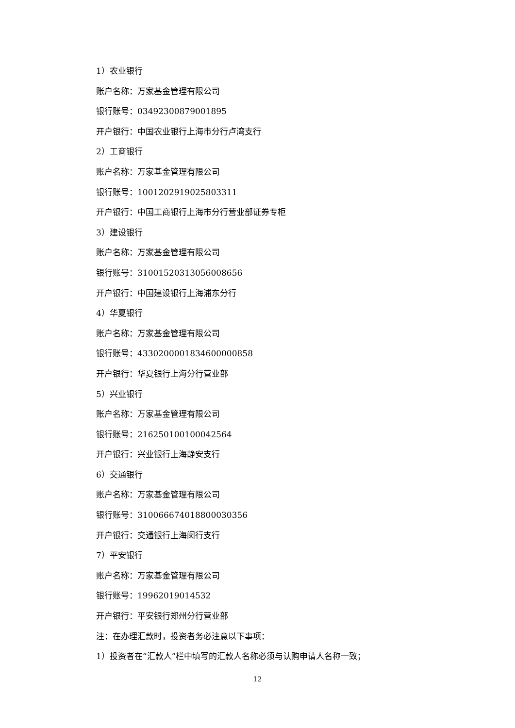1）农业银行
账户名称：万家基金管理有限公司
银行账号：03492300879001895
开户银行：中国农业银行上海市分行卢湾支行
2）工商银行
账户名称：万家基金管理有限公司
银行账号：1001202919025803311
开户银行：中国工商银行上海市分行营业部证券专柜
3）建设银行
账户名称：万家基金管理有限公司
银行账号：31001520313056008656
开户银行：中国建设银行上海浦东分行
4）华夏银行
账户名称：万家基金管理有限公司
银行账号：4330200001834600000858
开户银行：华夏银行上海分行营业部
5）兴业银行
账户名称：万家基金管理有限公司
银行账号：216250100100042564
开户银行：兴业银行上海静安支行
6）交通银行
账户名称：万家基金管理有限公司
银行账号：310066674018800030356
开户银行：交通银行上海闵行支行
7）平安银行
账户名称：万家基金管理有限公司
银行账号：19962019014532
开户银行：平安银行郑州分行营业部
注：在办理汇款时，投资者务必注意以下事项：
1）投资者在“汇款人”栏中填写的汇款人名称必须与认购申请人名称一致；
12